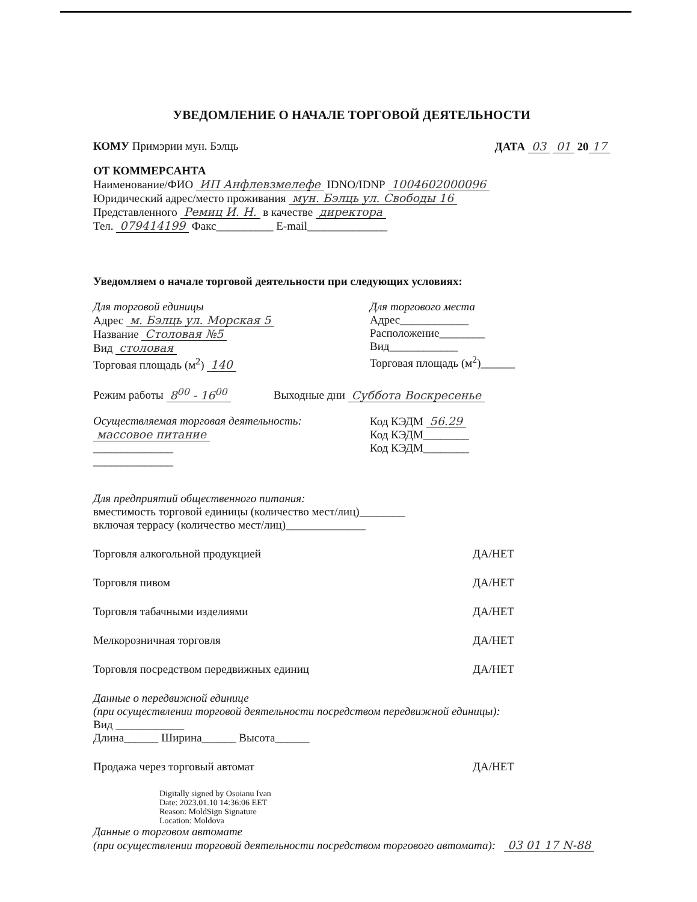УВЕДОМЛЕНИЕ О НАЧАЛЕ ТОРГОВОЙ ДЕЯТЕЛЬНОСТИ
КОМУ Примэрии мун. Бэлць ДАТА 03 01 20 17
ОТ КОММЕРСАНТА
Наименование/ФИО ИП Анфлевзмелефе IDNO/IDNP 1004602000096
Юридический адрес/место проживания мун. Бэлць ул. Свободы 16
Представленного Ремиц И. Н. в качестве директора
Тел. 079414199 Факс__________ E-mail______________
Уведомляем о начале торговой деятельности при следующих условиях:
Для торговой единицы
Адрес м. Бэлць ул. Морская 5
Название Столовая №5
Вид столовая
Торговая площадь (м<sup>2</sup>) 140
Для торгового места
Адрес____________
Расположение________
Вид____________
Торговая площадь (м<sup>2</sup>)______
Режим работы 8<sup>00</sup> - 16<sup>00</sup> Выходные дни Суббота Воскресенье
Осуществляемая торговая деятельность:
массовое питание
______________
______________
Код КЭДМ 56.29
Код КЭДМ________
Код КЭДМ________
Для предприятий общественного питания:
вместимость торговой единицы (количество мест/лиц)________
включая террасу (количество мест/лиц)______________
Торговля алкогольной продукцией ДА/НЕТ
Торговля пивом ДА/НЕТ
Торговля табачными изделиями ДА/НЕТ
Мелкорозничная торговля ДА/НЕТ
Торговля посредством передвижных единиц ДА/НЕТ
Данные о передвижной единице
(при осуществлении торговой деятельности посредством передвижной единицы):
Вид ____________
Длина______ Ширина______ Высота______
Продажа через торговый автомат ДА/НЕТ
Digitally signed by Osoianu Ivan
Date: 2023.01.10 14:36:06 EET
Reason: MoldSign Signature
Location: Moldova
Данные о торговом автомате
(при осуществлении торговой деятельности посредством торгового автомата): 03 01 17 N-88